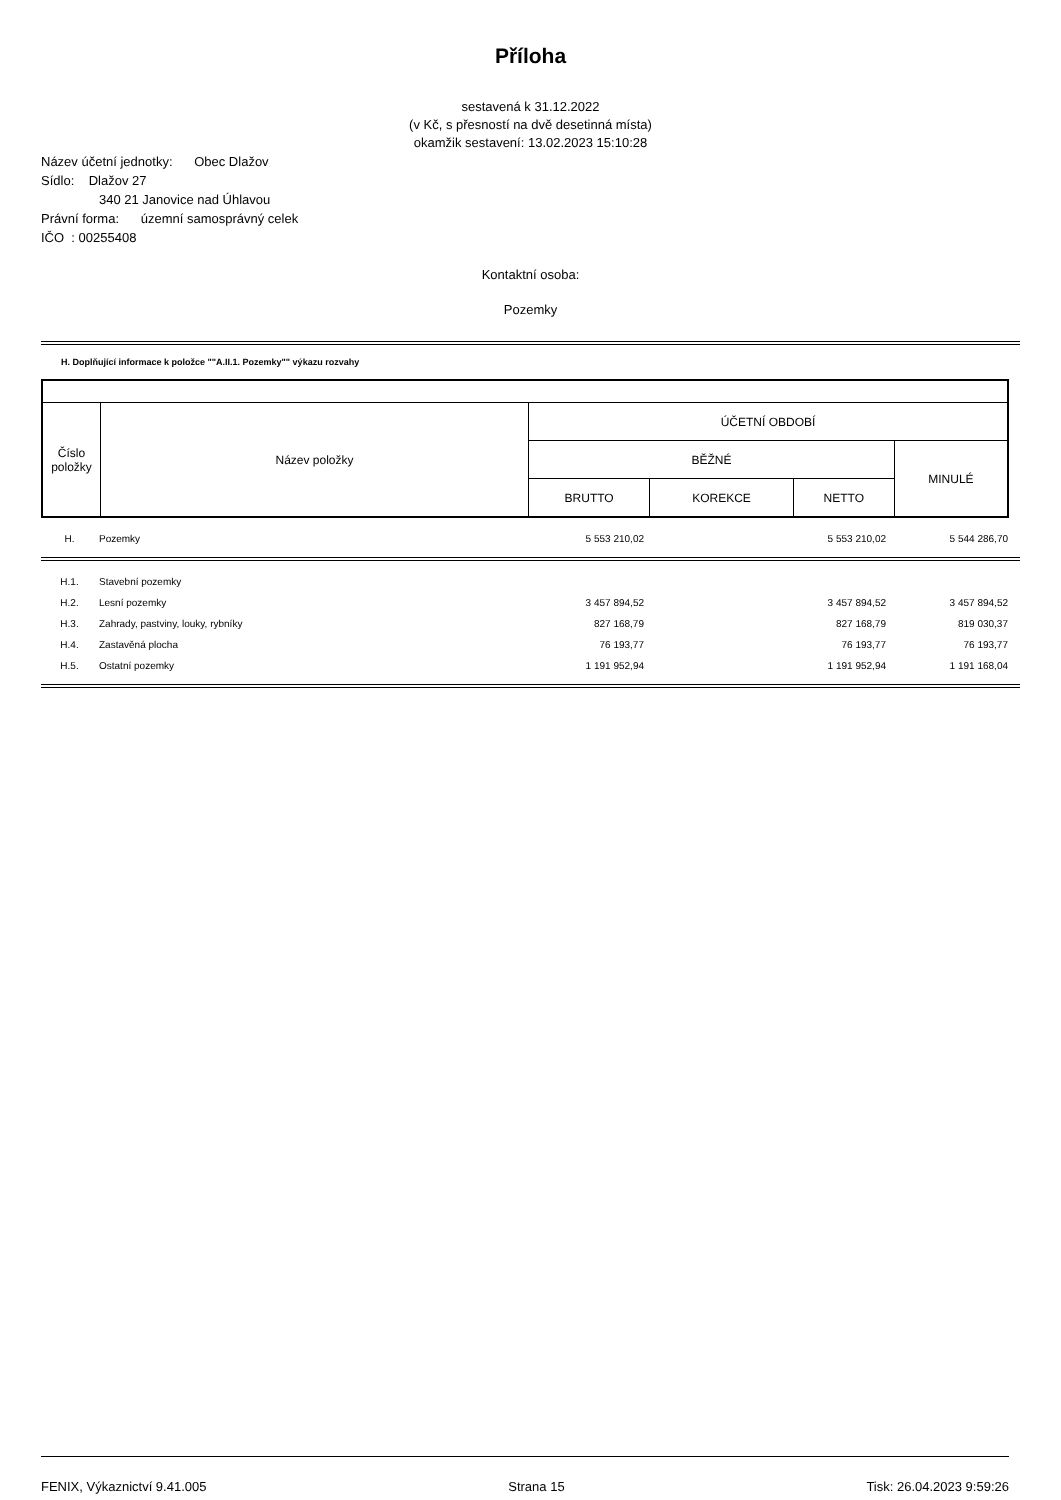Příloha
sestavená k 31.12.2022
(v Kč, s přesností na dvě desetinná místa)
okamžik sestavení: 13.02.2023 15:10:28
Název účetní jednotky: Obec Dlažov
Sídlo: Dlažov 27
340 21 Janovice nad Úhlavou
Právní forma: územní samosprávný celek
IČO : 00255408
Kontaktní osoba:
Pozemky
H. Doplňující informace k položce ""A.II.1. Pozemky"" výkazu rozvahy
| Číslo položky | Název položky | ÚČETNÍ OBDOBÍ | | | |
| --- | --- | --- | --- | --- | --- |
| | | BĚŽNÉ | | | MINULÉ |
| | | BRUTTO | KOREKCE | NETTO | |
| H. | Pozemky | 5 553 210,02 | | 5 553 210,02 | 5 544 286,70 |
| H.1. | Stavební pozemky | | | | |
| H.2. | Lesní pozemky | 3 457 894,52 | | 3 457 894,52 | 3 457 894,52 |
| H.3. | Zahrady, pastviny, louky, rybníky | 827 168,79 | | 827 168,79 | 819 030,37 |
| H.4. | Zastavěná plocha | 76 193,77 | | 76 193,77 | 76 193,77 |
| H.5. | Ostatní pozemky | 1 191 952,94 | | 1 191 952,94 | 1 191 168,04 |
FENIX, Výkaznictví 9.41.005 Strana 15 Tisk: 26.04.2023 9:59:26